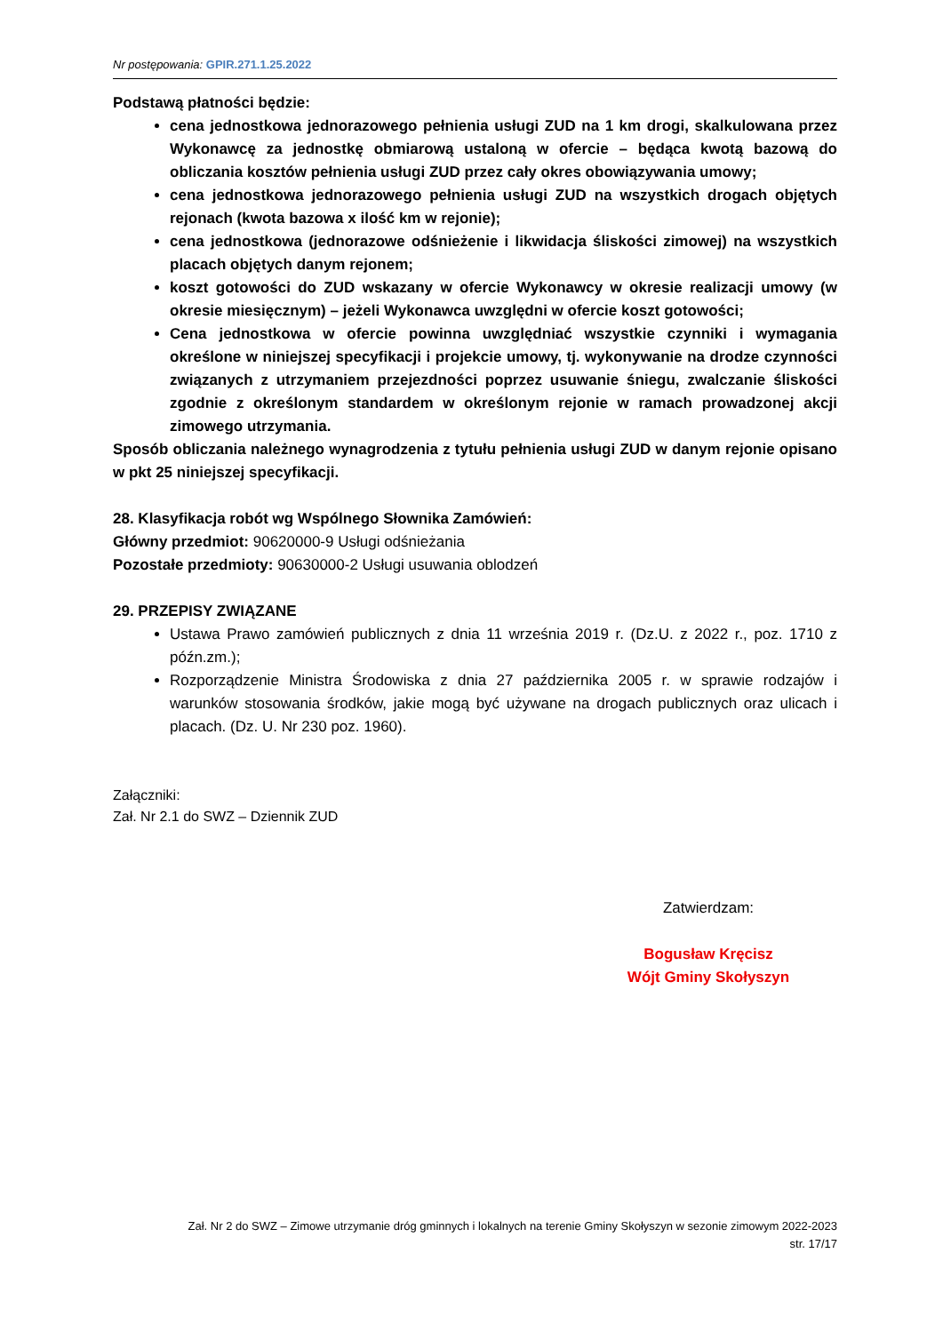Nr postępowania: GPIR.271.1.25.2022
Podstawą płatności będzie:
cena jednostkowa jednorazowego pełnienia usługi ZUD na 1 km drogi, skalkulowana przez Wykonawcę za jednostkę obmiarową ustaloną w ofercie – będąca kwotą bazową do obliczania kosztów pełnienia usługi ZUD przez cały okres obowiązywania umowy;
cena jednostkowa jednorazowego pełnienia usługi ZUD na wszystkich drogach objętych rejonach (kwota bazowa x ilość km w rejonie);
cena jednostkowa (jednorazowe odśnieżenie i likwidacja śliskości zimowej) na wszystkich placach objętych danym rejonem;
koszt gotowości do ZUD wskazany w ofercie Wykonawcy w okresie realizacji umowy (w okresie miesięcznym) – jeżeli Wykonawca uwzględni w ofercie koszt gotowości;
Cena jednostkowa w ofercie powinna uwzględniać wszystkie czynniki i wymagania określone w niniejszej specyfikacji i projekcie umowy, tj. wykonywanie na drodze czynności związanych z utrzymaniem przejezdności poprzez usuwanie śniegu, zwalczanie śliskości zgodnie z określonym standardem w określonym rejonie w ramach prowadzonej akcji zimowego utrzymania.
Sposób obliczania należnego wynagrodzenia z tytułu pełnienia usługi ZUD w danym rejonie opisano w pkt 25 niniejszej specyfikacji.
28. Klasyfikacja robót wg Wspólnego Słownika Zamówień:
Główny przedmiot: 90620000-9 Usługi odśnieżania
Pozostałe przedmioty: 90630000-2 Usługi usuwania oblodzeń
29. PRZEPISY ZWIĄZANE
Ustawa Prawo zamówień publicznych z dnia 11 września 2019 r. (Dz.U. z 2022 r., poz. 1710 z późn.zm.);
Rozporządzenie Ministra Środowiska z dnia 27 października 2005 r. w sprawie rodzajów i warunków stosowania środków, jakie mogą być używane na drogach publicznych oraz ulicach i placach. (Dz. U. Nr 230 poz. 1960).
Załączniki:
Zał. Nr 2.1 do SWZ – Dziennik ZUD
Zatwierdzam:
Bogusław Kręcisz
Wójt Gminy Skołyszyn
Zał. Nr 2 do SWZ – Zimowe utrzymanie dróg gminnych i lokalnych na terenie Gminy Skołyszyn w sezonie zimowym 2022-2023
str. 17/17